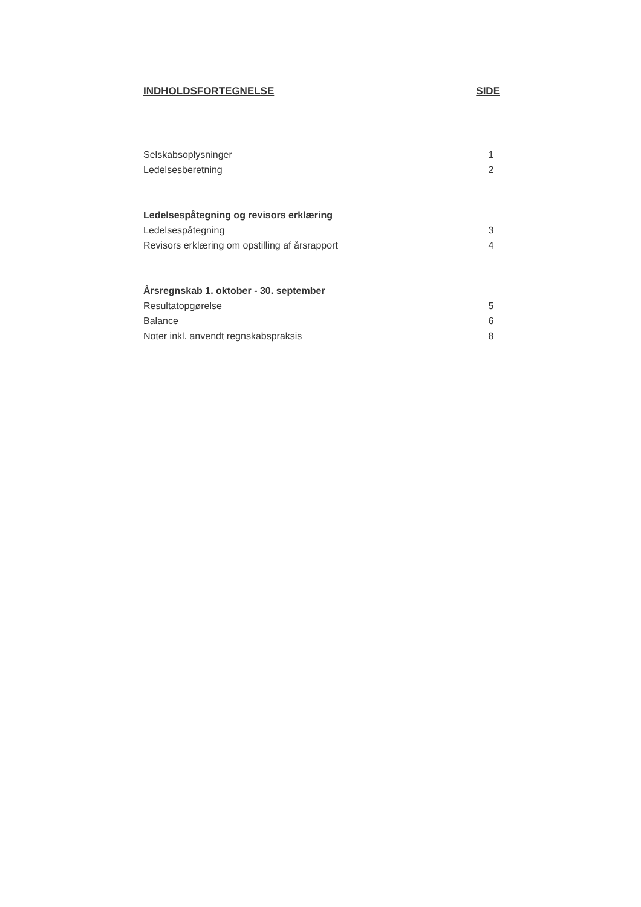INDHOLDSFORTEGNELSE SIDE
Selskabsoplysninger 1
Ledelsesberetning 2
Ledelsespåtegning og revisors erklæring
Ledelsespåtegning 3
Revisors erklæring om opstilling af årsrapport 4
Årsregnskab 1. oktober - 30. september
Resultatopgørelse 5
Balance 6
Noter inkl. anvendt regnskabspraksis 8